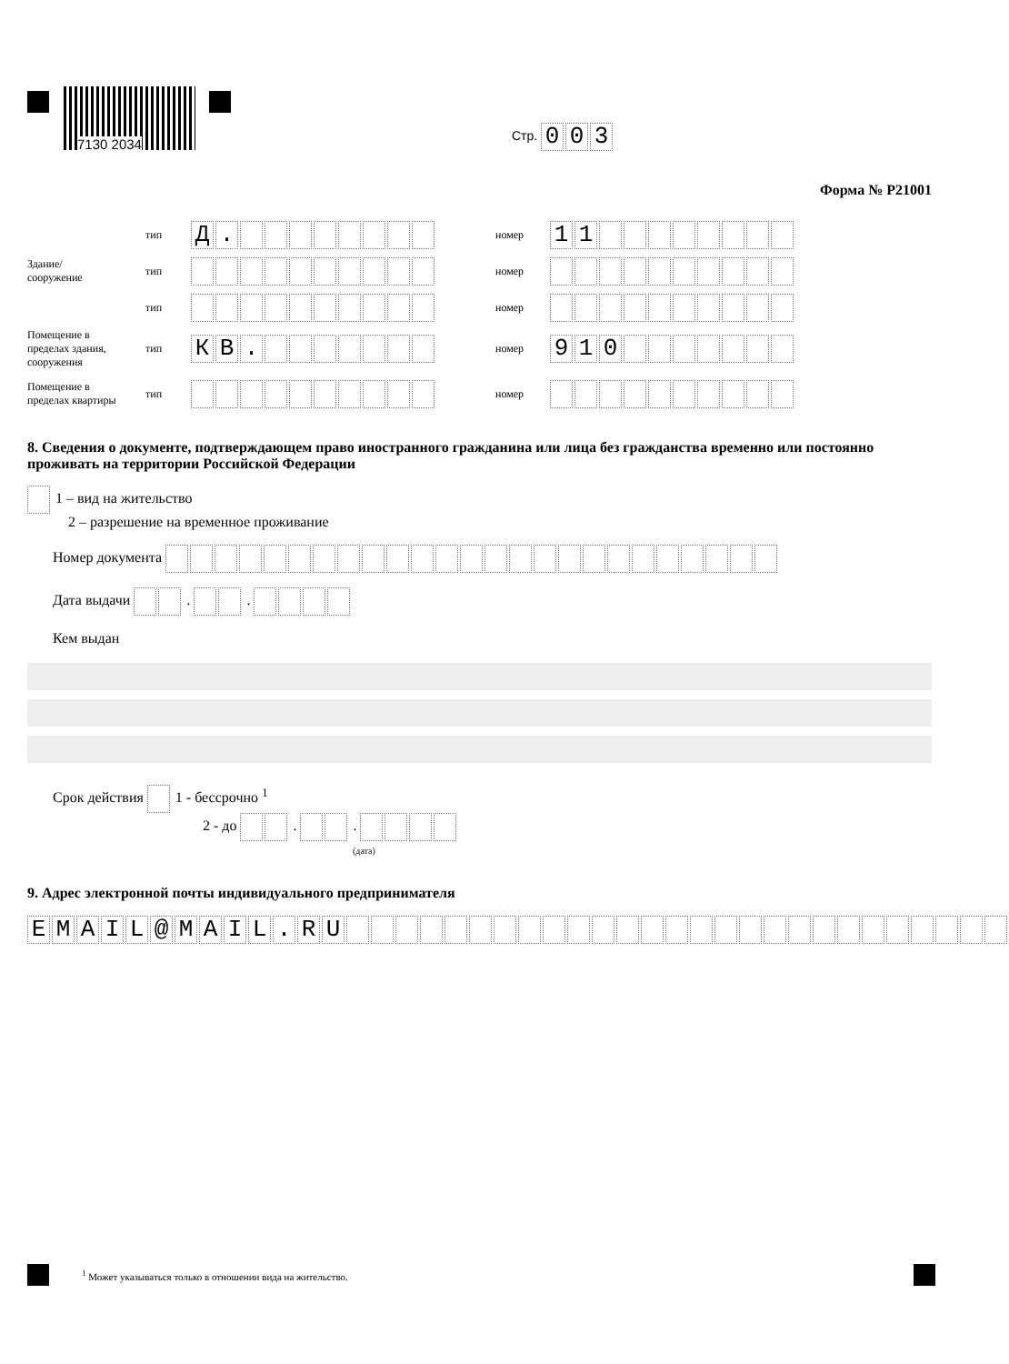7130 2034
Стр. 003
Форма № Р21001
тип Д. номер 11
Здание/ сооружение тип номер
тип номер
Помещение в пределах здания, сооружения тип КВ. номер 910
Помещение в пределах квартиры тип номер
8. Сведения о документе, подтверждающем право иностранного гражданина или лица без гражданства временно или постоянно проживать на территории Российской Федерации
1 – вид на жительство
2 – разрешение на временное проживание
Номер документа
Дата выдачи . .
Кем выдан
Срок действия 1 - бессрочно <sup>1</sup>
2 - до . .
(дата)
9. Адрес электронной почты индивидуального предпринимателя
EMAIL @ MAIL. RU
<sup>1</sup> Может указываться только в отношении вида на жительство.